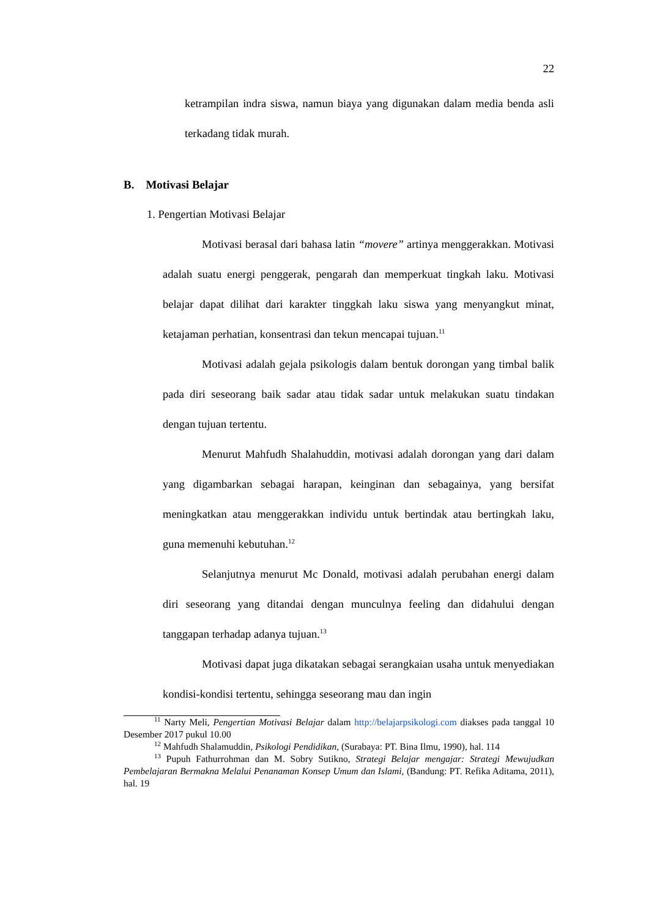22
ketrampilan indra siswa, namun biaya yang digunakan dalam media benda asli terkadang tidak murah.
B. Motivasi Belajar
1. Pengertian Motivasi Belajar
Motivasi berasal dari bahasa latin “movere” artinya menggerakkan. Motivasi adalah suatu energi penggerak, pengarah dan memperkuat tingkah laku. Motivasi belajar dapat dilihat dari karakter tinggkah laku siswa yang menyangkut minat, ketajaman perhatian, konsentrasi dan tekun mencapai tujuan.<sup>11</sup>
Motivasi adalah gejala psikologis dalam bentuk dorongan yang timbal balik pada diri seseorang baik sadar atau tidak sadar untuk melakukan suatu tindakan dengan tujuan tertentu.
Menurut Mahfudh Shalahuddin, motivasi adalah dorongan yang dari dalam yang digambarkan sebagai harapan, keinginan dan sebagainya, yang bersifat meningkatkan atau menggerakkan individu untuk bertindak atau bertingkah laku, guna memenuhi kebutuhan.<sup>12</sup>
Selanjutnya menurut Mc Donald, motivasi adalah perubahan energi dalam diri seseorang yang ditandai dengan munculnya feeling dan didahului dengan tanggapan terhadap adanya tujuan.<sup>13</sup>
Motivasi dapat juga dikatakan sebagai serangkaian usaha untuk menyediakan kondisi-kondisi tertentu, sehingga seseorang mau dan ingin
<sup>11</sup> Narty Meli, Pengertian Motivasi Belajar dalam http://belajarpsikologi.com diakses pada tanggal 10 Desember 2017 pukul 10.00
<sup>12</sup> Mahfudh Shalamuddin, Psikologi Pendidikan, (Surabaya: PT. Bina Ilmu, 1990), hal. 114
<sup>13</sup> Pupuh Fathurrohman dan M. Sobry Sutikno, Strategi Belajar mengajar: Strategi Mewujudkan Pembelajaran Bermakna Melalui Penanaman Konsep Umum dan Islami, (Bandung: PT. Refika Aditama, 2011), hal. 19